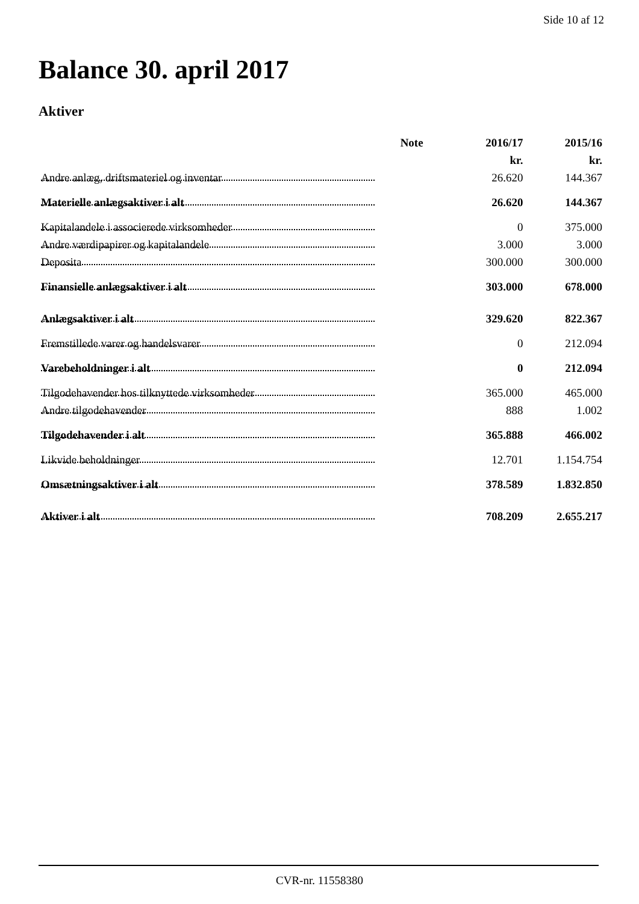Side 10 af 12
Balance 30. april 2017
Aktiver
| | Note | 2016/17 | 2015/16 |
| --- | --- | --- | --- |
| | | kr. | kr. |
| Andre anlæg, driftsmateriel og inventar | | 26.620 | 144.367 |
| Materielle anlægsaktiver i alt | | 26.620 | 144.367 |
| Kapitalandele i associerede virksomheder | | 0 | 375.000 |
| Andre værdipapirer og kapitalandele | | 3.000 | 3.000 |
| Deposita | | 300.000 | 300.000 |
| Finansielle anlægsaktiver i alt | | 303.000 | 678.000 |
| Anlægsaktiver i alt | | 329.620 | 822.367 |
| Fremstillede varer og handelsvarer | | 0 | 212.094 |
| Varebeholdninger i alt | | 0 | 212.094 |
| Tilgodehavender hos tilknyttede virksomheder | | 365.000 | 465.000 |
| Andre tilgodehavender | | 888 | 1.002 |
| Tilgodehavender i alt | | 365.888 | 466.002 |
| Likvide beholdninger | | 12.701 | 1.154.754 |
| Omsætningsaktiver i alt | | 378.589 | 1.832.850 |
| Aktiver i alt | | 708.209 | 2.655.217 |
CVR-nr. 11558380